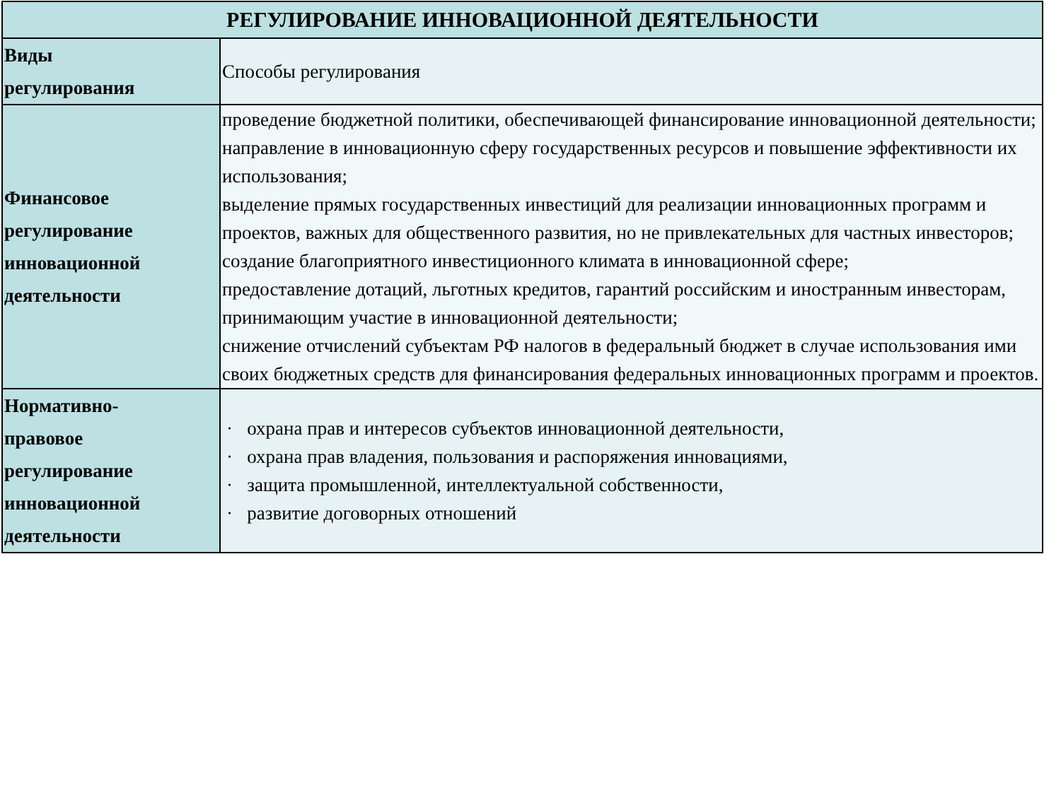| РЕГУЛИРОВАНИЕ ИННОВАЦИОННОЙ ДЕЯТЕЛЬНОСТИ | |
| --- | --- |
| Виды регулирования | Способы регулирования |
| Финансовое регулирование инновационной деятельности | проведение бюджетной политики, обеспечивающей финансирование инновационной деятельности; направление в инновационную сферу государственных ресурсов и повышение эффективности их использования; выделение прямых государственных инвестиций для реализации инновационных программ и проектов, важных для общественного развития, но не привлекательных для частных инвесторов; создание благоприятного инвестиционного климата в инновационной сфере; предоставление дотаций, льготных кредитов, гарантий российским и иностранным инвесторам, принимающим участие в инновационной деятельности; снижение отчислений субъектам РФ налогов в федеральный бюджет в случае использования ими своих бюджетных средств для финансирования федеральных инновационных программ и проектов. |
| Нормативно- правовое регулирование инновационной деятельности | · охрана прав и интересов субъектов инновационной деятельности, · охрана прав владения, пользования и распоряжения инновациями, · защита промышленной, интеллектуальной собственности, · развитие договорных отношений |